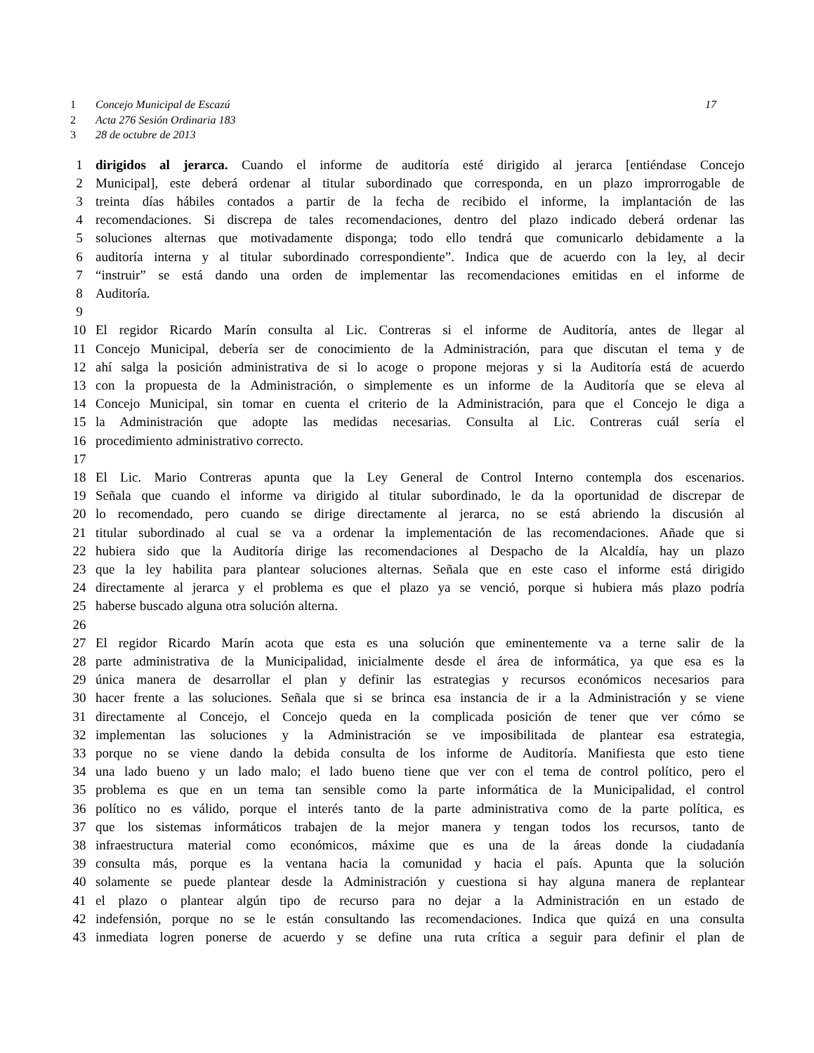1 Concejo Municipal de Escazú 17
2 Acta 276 Sesión Ordinaria 183
3 28 de octubre de 2013
1 dirigidos al jerarca. Cuando el informe de auditoría esté dirigido al jerarca [entiéndase Concejo
2 Municipal], este deberá ordenar al titular subordinado que corresponda, en un plazo improrrogable de
3 treinta días hábiles contados a partir de la fecha de recibido el informe, la implantación de las
4 recomendaciones. Si discrepa de tales recomendaciones, dentro del plazo indicado deberá ordenar las
5 soluciones alternas que motivadamente disponga; todo ello tendrá que comunicarlo debidamente a la
6 auditoría interna y al titular subordinado correspondiente”. Indica que de acuerdo con la ley, al decir
7 “instruir” se está dando una orden de implementar las recomendaciones emitidas en el informe de
8 Auditoría.
9
10 El regidor Ricardo Marín consulta al Lic. Contreras si el informe de Auditoría, antes de llegar al
11 Concejo Municipal, debería ser de conocimiento de la Administración, para que discutan el tema y de
12 ahí salga la posición administrativa de si lo acoge o propone mejoras y si la Auditoría está de acuerdo
13 con la propuesta de la Administración, o simplemente es un informe de la Auditoría que se eleva al
14 Concejo Municipal, sin tomar en cuenta el criterio de la Administración, para que el Concejo le diga a
15 la Administración que adopte las medidas necesarias. Consulta al Lic. Contreras cuál sería el
16 procedimiento administrativo correcto.
17
18 El Lic. Mario Contreras apunta que la Ley General de Control Interno contempla dos escenarios.
19 Señala que cuando el informe va dirigido al titular subordinado, le da la oportunidad de discrepar de
20 lo recomendado, pero cuando se dirige directamente al jerarca, no se está abriendo la discusión al
21 titular subordinado al cual se va a ordenar la implementación de las recomendaciones. Añade que si
22 hubiera sido que la Auditoría dirige las recomendaciones al Despacho de la Alcaldía, hay un plazo
23 que la ley habilita para plantear soluciones alternas. Señala que en este caso el informe está dirigido
24 directamente al jerarca y el problema es que el plazo ya se venció, porque si hubiera más plazo podría
25 haberse buscado alguna otra solución alterna.
26
27 El regidor Ricardo Marín acota que esta es una solución que eminentemente va a terne salir de la
28 parte administrativa de la Municipalidad, inicialmente desde el área de informática, ya que esa es la
29 única manera de desarrollar el plan y definir las estrategias y recursos económicos necesarios para
30 hacer frente a las soluciones. Señala que si se brinca esa instancia de ir a la Administración y se viene
31 directamente al Concejo, el Concejo queda en la complicada posición de tener que ver cómo se
32 implementan las soluciones y la Administración se ve imposibilitada de plantear esa estrategia,
33 porque no se viene dando la debida consulta de los informe de Auditoría. Manifiesta que esto tiene
34 una lado bueno y un lado malo; el lado bueno tiene que ver con el tema de control político, pero el
35 problema es que en un tema tan sensible como la parte informática de la Municipalidad, el control
36 político no es válido, porque el interés tanto de la parte administrativa como de la parte política, es
37 que los sistemas informáticos trabajen de la mejor manera y tengan todos los recursos, tanto de
38 infraestructura material como económicos, máxime que es una de la áreas donde la ciudadanía
39 consulta más, porque es la ventana hacia la comunidad y hacia el país. Apunta que la solución
40 solamente se puede plantear desde la Administración y cuestiona si hay alguna manera de replantear
41 el plazo o plantear algún tipo de recurso para no dejar a la Administración en un estado de
42 indefensión, porque no se le están consultando las recomendaciones. Indica que quizá en una consulta
43 inmediata logren ponerse de acuerdo y se define una ruta crítica a seguir para definir el plan de